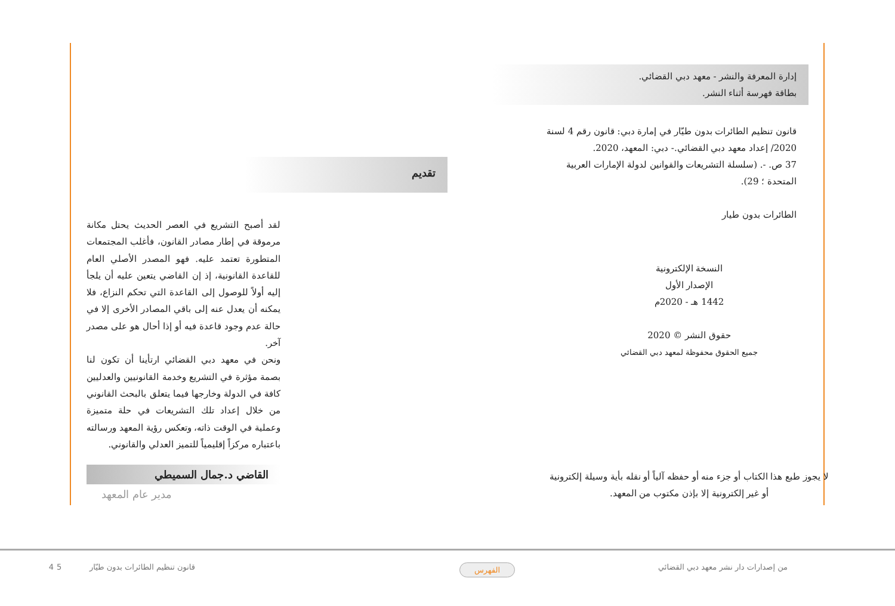إدارة المعرفة والنشر - معهد دبي القضائي.
بطاقة فهرسة أثناء النشر.
قانون تنظيم الطائرات بدون طيّار في إمارة دبي: قانون رقم 4 لسنة 2020/ إعداد معهد دبي القضائي.- دبي: المعهد، 2020.
37 ص. -. (سلسلة التشريعات والقوانين لدولة الإمارات العربية المتحدة ؛ 29).
الطائرات بدون طيار
النسخة الإلكترونية
الإصدار الأول
1442 هـ - 2020م
حقوق النشر © 2020
جميع الحقوق محفوظة لمعهد دبي القضائي
لا يجوز طبع هذا الكتاب أو جزء منه أو حفظه آلياً أو نقله بأية وسيلة إلكترونية
أو غير إلكترونية إلا بإذن مكتوب من المعهد.
تقديم
لقد أصبح التشريع في العصر الحديث يحتل مكانة مرموقة في إطار مصادر القانون، فأغلب المجتمعات المتطورة تعتمد عليه. فهو المصدر الأصلي العام للقاعدة القانونية، إذ إن القاضي يتعين عليه أن يلجأ إليه أولاً للوصول إلى القاعدة التي تحكم النزاع، فلا يمكنه أن يعدل عنه إلى باقي المصادر الأخرى إلا في حالة عدم وجود قاعدة فيه أو إذا أحال هو على مصدر آخر.
ونحن في معهد دبي القضائي ارتأينا أن تكون لنا بصمة مؤثرة في التشريع وخدمة القانونيين والعدليين كافة في الدولة وخارجها فيما يتعلق بالبحث القانوني من خلال إعداد تلك التشريعات في حلة متميزة وعملية في الوقت ذاته، وتعكس رؤية المعهد ورسالته باعتباره مركزاً إقليمياً للتميز العدلي والقانوني.
القاضي د.جمال السميطي
مدير عام المعهد
4 من إصدارات دار نشر معهد دبي القضائي الفهرس قانون تنظيم الطائرات بدون طيّار 5